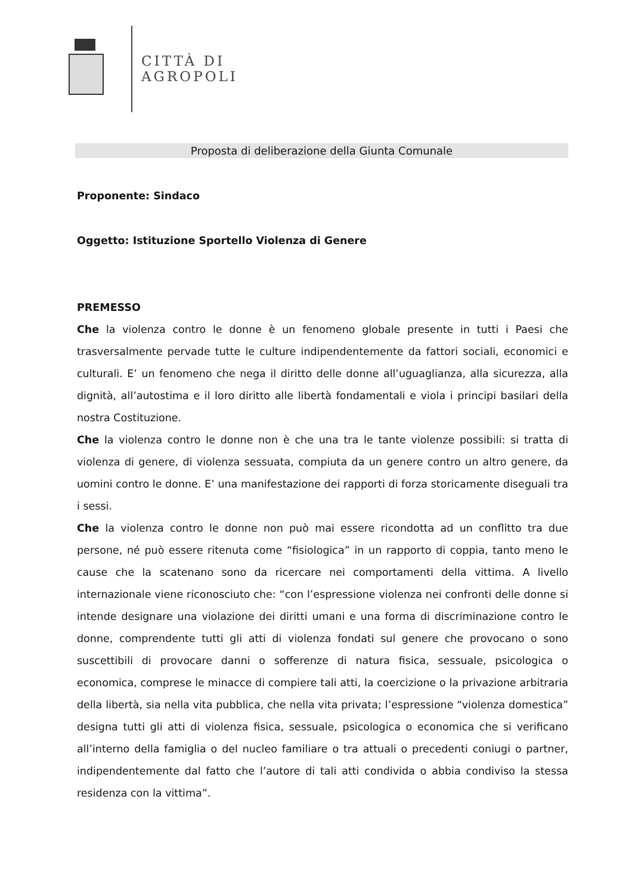CITTÀ DI
AGROPOLI
Proposta di deliberazione della Giunta Comunale
Proponente: Sindaco
Oggetto: Istituzione Sportello Violenza di Genere
PREMESSO
Che la violenza contro le donne è un fenomeno globale presente in tutti i Paesi che trasversalmente pervade tutte le culture indipendentemente da fattori sociali, economici e culturali. E’ un fenomeno che nega il diritto delle donne all’uguaglianza, alla sicurezza, alla dignità, all’autostima e il loro diritto alle libertà fondamentali e viola i principi basilari della nostra Costituzione.
Che la violenza contro le donne non è che una tra le tante violenze possibili: si tratta di violenza di genere, di violenza sessuata, compiuta da un genere contro un altro genere, da uomini contro le donne. E’ una manifestazione dei rapporti di forza storicamente diseguali tra i sessi.
Che la violenza contro le donne non può mai essere ricondotta ad un conflitto tra due persone, né può essere ritenuta come “fisiologica” in un rapporto di coppia, tanto meno le cause che la scatenano sono da ricercare nei comportamenti della vittima. A livello internazionale viene riconosciuto che: “con l’espressione violenza nei confronti delle donne si intende designare una violazione dei diritti umani e una forma di discriminazione contro le donne, comprendente tutti gli atti di violenza fondati sul genere che provocano o sono suscettibili di provocare danni o sofferenze di natura fisica, sessuale, psicologica o economica, comprese le minacce di compiere tali atti, la coercizione o la privazione arbitraria della libertà, sia nella vita pubblica, che nella vita privata; l’espressione “violenza domestica” designa tutti gli atti di violenza fisica, sessuale, psicologica o economica che si verificano all’interno della famiglia o del nucleo familiare o tra attuali o precedenti coniugi o partner, indipendentemente dal fatto che l’autore di tali atti condivida o abbia condiviso la stessa residenza con la vittima”.